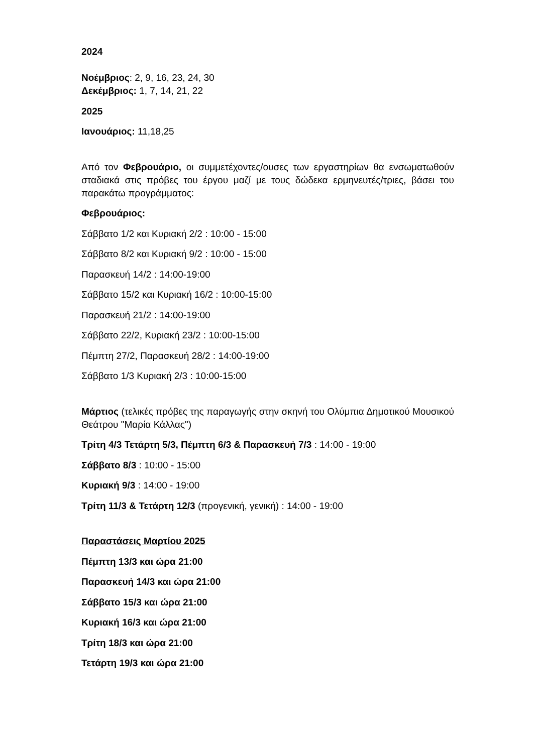2024
Νοέμβριος: 2, 9, 16, 23, 24, 30
Δεκέμβριος: 1, 7, 14, 21, 22
2025
Ιανουάριος: 11,18,25
Από τον Φεβρουάριο, οι συμμετέχοντες/ουσες των εργαστηρίων θα ενσωματωθούν σταδιακά στις πρόβες του έργου μαζί με τους δώδεκα ερμηνευτές/τριες, βάσει του παρακάτω προγράμματος:
Φεβρουάριος:
Σάββατο 1/2 και Κυριακή 2/2 : 10:00 - 15:00
Σάββατο 8/2 και Κυριακή 9/2 : 10:00 - 15:00
Παρασκευή 14/2 : 14:00-19:00
Σάββατο 15/2 και Κυριακή 16/2 : 10:00-15:00
Παρασκευή 21/2 : 14:00-19:00
Σάββατο 22/2, Κυριακή 23/2 : 10:00-15:00
Πέμπτη 27/2, Παρασκευή 28/2 : 14:00-19:00
Σάββατο 1/3 Κυριακή 2/3 : 10:00-15:00
Μάρτιος (τελικές πρόβες της παραγωγής στην σκηνή του Ολύμπια Δημοτικού Μουσικού Θεάτρου "Μαρία Κάλλας")
Τρίτη 4/3 Τετάρτη 5/3, Πέμπτη 6/3 & Παρασκευή 7/3 : 14:00 - 19:00
Σάββατο 8/3 : 10:00 - 15:00
Κυριακή 9/3 : 14:00 - 19:00
Τρίτη 11/3 & Τετάρτη 12/3 (προγενική, γενική) : 14:00 - 19:00
Παραστάσεις Μαρτίου 2025
Πέμπτη 13/3 και ώρα 21:00
Παρασκευή 14/3 και ώρα 21:00
Σάββατο 15/3 και ώρα 21:00
Κυριακή 16/3 και ώρα 21:00
Τρίτη 18/3 και ώρα 21:00
Τετάρτη 19/3 και ώρα 21:00